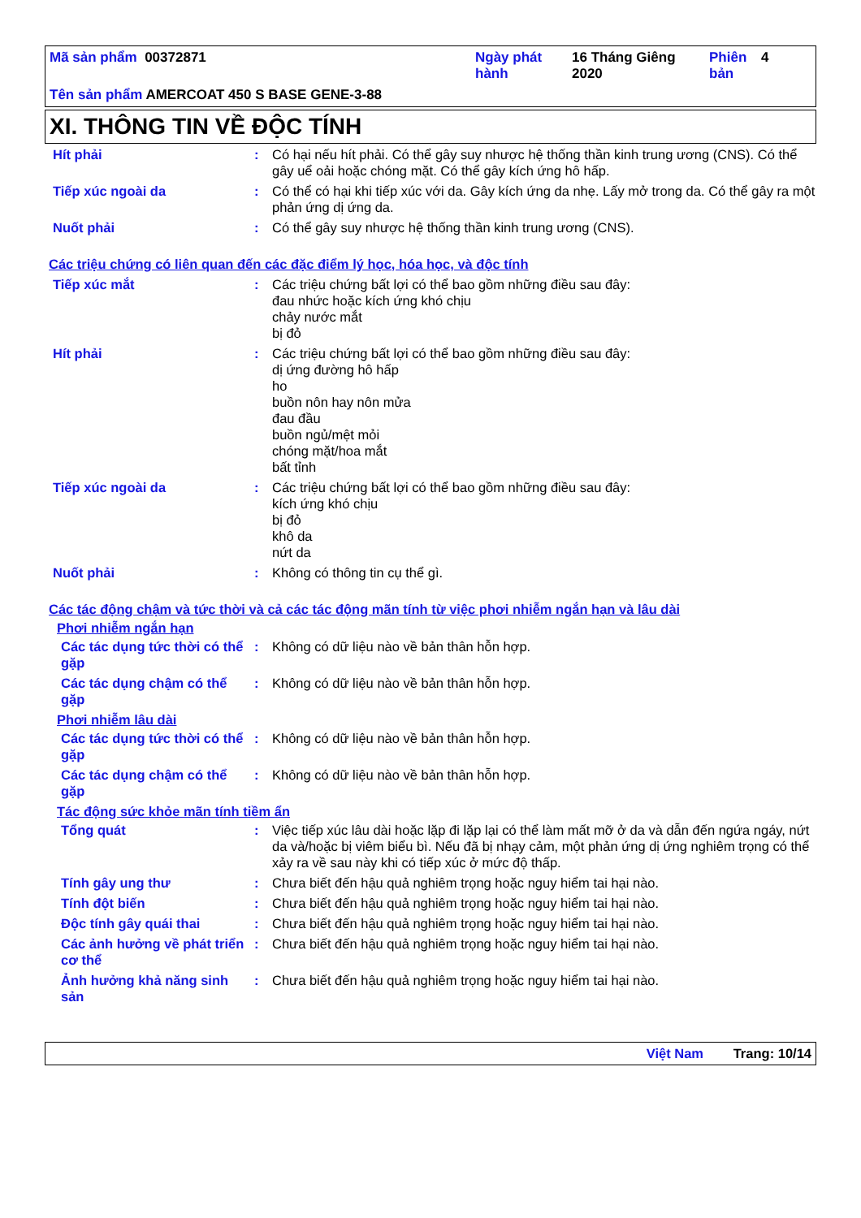| Mã sản phẩm 00372871 | Ngày phát hành | 16 Tháng Giêng 2020 | Phiên bản | 4 |
| Tên sản phẩm AMERCOAT 450 S BASE GENE-3-88 | | | | |
XI. THÔNG TIN VỀ ĐỘC TÍNH
| Hít phải | : | Có hại nếu hít phải. Có thể gây suy nhược hệ thống thần kinh trung ương (CNS). Có thể gây uể oải hoặc chóng mặt. Có thể gây kích ứng hô hấp. |
| Tiếp xúc ngoài da | : | Có thể có hại khi tiếp xúc với da. Gây kích ứng da nhẹ. Lấy mở trong da. Có thể gây ra một phản ứng dị ứng da. |
| Nuốt phải | : | Có thể gây suy nhược hệ thống thần kinh trung ương (CNS). |
Các triệu chứng có liên quan đến các đặc điểm lý học, hóa học, và độc tính
| Tiếp xúc mắt | : | Các triệu chứng bất lợi có thể bao gồm những điều sau đây: đau nhức hoặc kích ứng khó chịu chảy nước mắt bị đỏ |
| Hít phải | : | Các triệu chứng bất lợi có thể bao gồm những điều sau đây: dị ứng đường hô hấp ho buồn nôn hay nôn mửa đau đầu buồn ngủ/mệt mỏi chóng mặt/hoa mắt bất tỉnh |
| Tiếp xúc ngoài da | : | Các triệu chứng bất lợi có thể bao gồm những điều sau đây: kích ứng khó chịu bị đỏ khô da nứt da |
| Nuốt phải | : | Không có thông tin cụ thể gì. |
Các tác động chậm và tức thời và cả các tác động mãn tính từ việc phơi nhiễm ngắn hạn và lâu dài
Phơi nhiễm ngắn hạn
| Các tác dụng tức thời có thể gặp | : | Không có dữ liệu nào về bản thân hỗn hợp. |
| Các tác dụng chậm có thể gặp | : | Không có dữ liệu nào về bản thân hỗn hợp. |
Phơi nhiễm lâu dài
| Các tác dụng tức thời có thể gặp | : | Không có dữ liệu nào về bản thân hỗn hợp. |
| Các tác dụng chậm có thể gặp | : | Không có dữ liệu nào về bản thân hỗn hợp. |
Tác động sức khỏe mãn tính tiềm ẩn
| Tổng quát | : | Việc tiếp xúc lâu dài hoặc lặp đi lặp lại có thể làm mất mỡ ở da và dẫn đến ngứa ngáy, nứt da và/hoặc bị viêm biểu bì. Nếu đã bị nhạy cảm, một phản ứng dị ứng nghiêm trọng có thể xảy ra về sau này khi có tiếp xúc ở mức độ thấp. |
| Tính gây ung thư | : | Chưa biết đến hậu quả nghiêm trọng hoặc nguy hiểm tai hại nào. |
| Tính đột biến | : | Chưa biết đến hậu quả nghiêm trọng hoặc nguy hiểm tai hại nào. |
| Độc tính gây quái thai | : | Chưa biết đến hậu quả nghiêm trọng hoặc nguy hiểm tai hại nào. |
| Các ảnh hưởng về phát triển cơ thể | : | Chưa biết đến hậu quả nghiêm trọng hoặc nguy hiểm tai hại nào. |
| Ảnh hưởng khả năng sinh sản | : | Chưa biết đến hậu quả nghiêm trọng hoặc nguy hiểm tai hại nào. |
Việt Nam Trang: 10/14